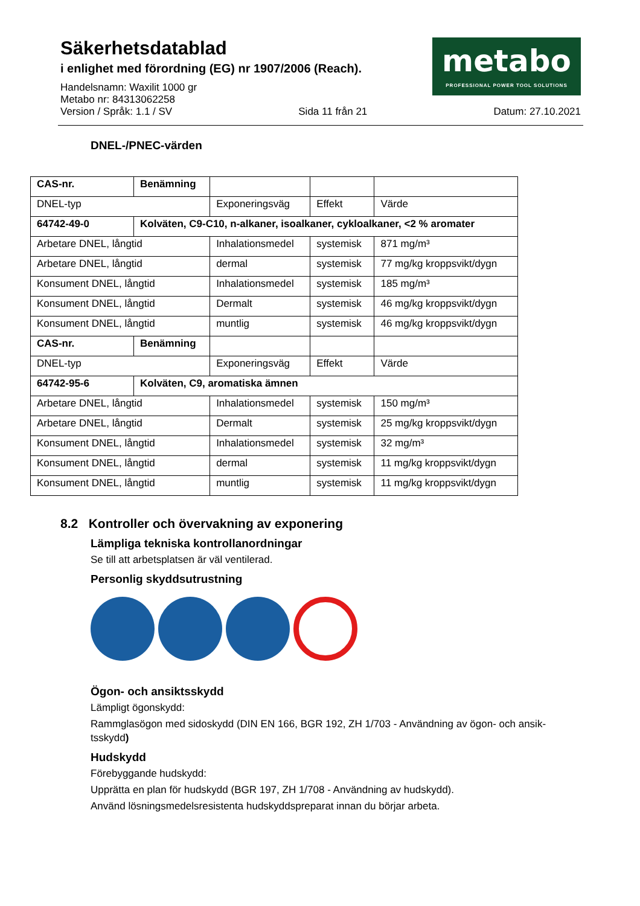Säkerhetsdatablad
i enlighet med förordning (EG) nr 1907/2006 (Reach).
Handelsnamn: Waxilit 1000 gr
Metabo nr: 84313062258
metabo
PROFESSIONAL POWER TOOL SOLUTIONS
Version / Språk: 1.1 / SV Sida 11 från 21 Datum: 27.10.2021
DNEL-/PNEC-värden
| CAS-nr. | Benämning | | | |
| DNEL-typ | | Exponeringsväg | Effekt | Värde |
| 64742-49-0 | Kolväten, C9-C10, n-alkaner, isoalkaner, cykloalkaner, <2 % aromater | | | |
| Arbetare DNEL, långtid | | Inhalationsmedel | systemisk | 871 mg/m³ |
| Arbetare DNEL, långtid | | dermal | systemisk | 77 mg/kg kroppsvikt/dygn |
| Konsument DNEL, långtid | | Inhalationsmedel | systemisk | 185 mg/m³ |
| Konsument DNEL, långtid | | Dermalt | systemisk | 46 mg/kg kroppsvikt/dygn |
| Konsument DNEL, långtid | | muntlig | systemisk | 46 mg/kg kroppsvikt/dygn |
| CAS-nr. | Benämning | | | |
| DNEL-typ | | Exponeringsväg | Effekt | Värde |
| 64742-95-6 | Kolväten, C9, aromatiska ämnen | | | |
| Arbetare DNEL, långtid | | Inhalationsmedel | systemisk | 150 mg/m³ |
| Arbetare DNEL, långtid | | Dermalt | systemisk | 25 mg/kg kroppsvikt/dygn |
| Konsument DNEL, långtid | | Inhalationsmedel | systemisk | 32 mg/m³ |
| Konsument DNEL, långtid | | dermal | systemisk | 11 mg/kg kroppsvikt/dygn |
| Konsument DNEL, långtid | | muntlig | systemisk | 11 mg/kg kroppsvikt/dygn |
8.2 Kontroller och övervakning av exponering
Lämpliga tekniska kontrollanordningar
Se till att arbetsplatsen är väl ventilerad.
Personlig skyddsutrustning
Ögon- och ansiktsskydd
Lämpligt ögonskydd:
Rammglasögon med sidoskydd (DIN EN 166, BGR 192, ZH 1/703 - Användning av ögon- och ansik-tsskydd)
Hudskydd
Förebyggande hudskydd:
Upprätta en plan för hudskydd (BGR 197, ZH 1/708 - Användning av hudskydd).
Använd lösningsmedelsresistenta hudskyddspreparat innan du börjar arbeta.